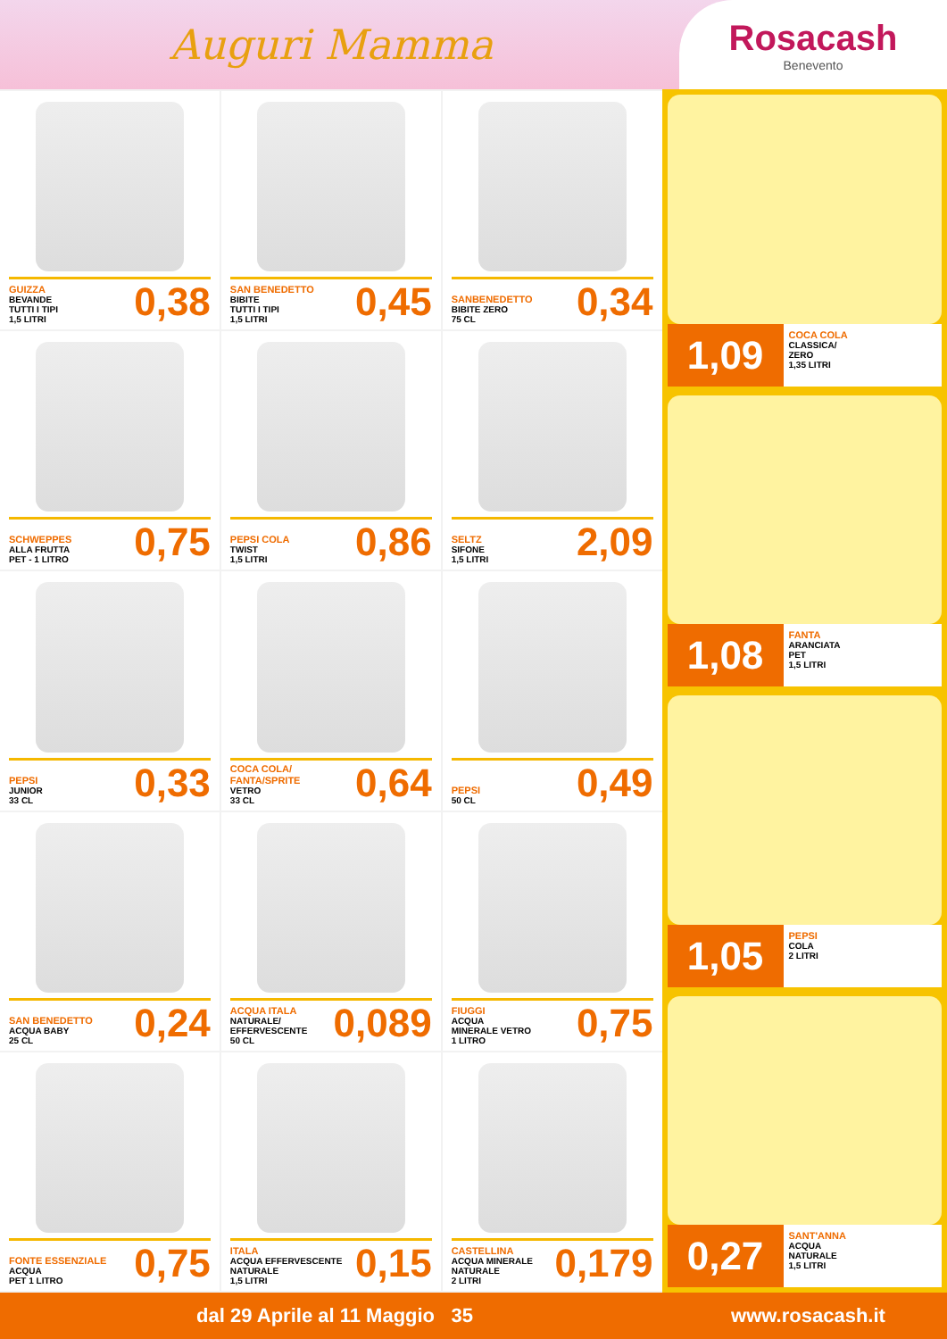Auguri Mamma
Rosacash
Benevento
GUIZZA
BEVANDE
TUTTI I TIPI
1,5 LITRI
0,38
SAN BENEDETTO
BIBITE
TUTTI I TIPI
1,5 LITRI
0,45
SANBENEDETTO
BIBITE ZERO
75 CL
0,34
SCHWEPPES
ALLA FRUTTA
PET - 1 LITRO
0,75
PEPSI COLA
TWIST
1,5 LITRI
0,86
SELTZ
SIFONE
1,5 LITRI
2,09
PEPSI
JUNIOR
33 CL
0,33
COCA COLA/ FANTA/SPRITE
VETRO
33 CL
0,64
PEPSI
50 CL
0,49
SAN BENEDETTO
ACQUA BABY
25 CL
0,24
ACQUA ITALA
NATURALE/
EFFERVESCENTE
50 CL
0,089
FIUGGI
ACQUA
MINERALE VETRO
1 LITRO
0,75
FONTE ESSENZIALE
ACQUA
PET 1 LITRO
0,75
ITALA
ACQUA EFFERVESCENTE
NATURALE
1,5 LITRI
0,15
CASTELLINA
ACQUA MINERALE
NATURALE
2 LITRI
0,179
1,09
COCA COLA
CLASSICA/
ZERO
1,35 LITRI
1,08
FANTA
ARANCIATA
PET
1,5 LITRI
1,05
PEPSI
COLA
2 LITRI
0,27
SANT'ANNA
ACQUA
NATURALE
1,5 LITRI
dal 29 Aprile al 11 Maggio 35 www.rosacash.it